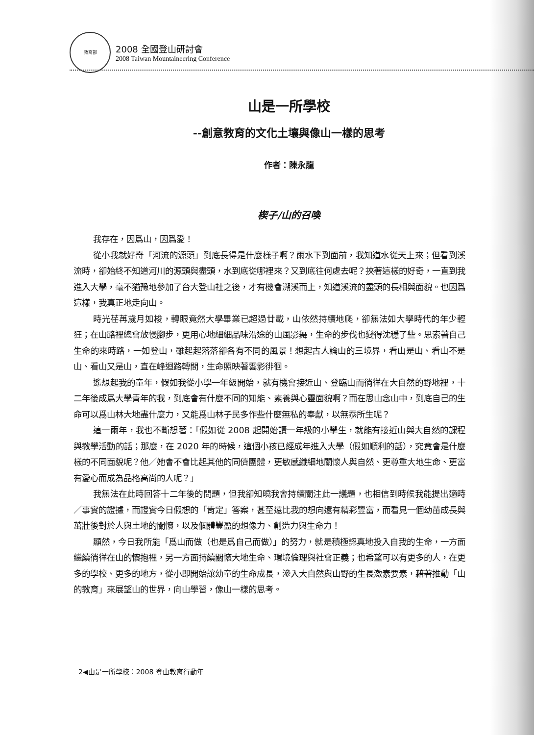教育部
2008 全國登山研討會
2008 Taiwan Mountaineering Conference
山是一所學校
--創意教育的文化土壤與像山一樣的思考
作者：陳永龍
楔子/山的召喚
我存在，因爲山，因爲愛！
從小我就好奇「河流的源頭」到底長得是什麼樣子啊？雨水下到面前，我知道水從天上來；但看到溪流時，卻始終不知道河川的源頭與盡頭，水到底從哪裡來？又到底往何處去呢？挾著這樣的好奇，一直到我進入大學，毫不猶豫地參加了台大登山社之後，才有機會溯溪而上，知道溪流的盡頭的長相與面貌。也因爲這樣，我真正地走向山。
時光荏苒歲月如梭，轉眼竟然大學畢業已超過廿載，山依然持續地爬，卻無法如大學時代的年少輕狂；在山路裡總會放慢腳步，更用心地細細品味沿途的山風影舞，生命的步伐也變得沈穩了些。思索著自己生命的來時路，一如登山，雖起起落落卻各有不同的風景！想起古人論山的三境界，看山是山、看山不是山、看山又是山，直在峰迴路轉間，生命照映著雲影徘徊。
遙想起我的童年，假如我從小學一年級開始，就有機會接近山、登臨山而徜徉在大自然的野地裡，十二年後成爲大學青年的我，到底會有什麼不同的知能、素養與心靈面貌啊？而在思山念山中，到底自己的生命可以爲山林大地盡什麼力，又能爲山林子民多作些什麼無私的奉獻，以無忝所生呢？
這一兩年，我也不斷想著：「假如從 2008 起開始讀一年級的小學生，就能有接近山與大自然的課程與教學活動的話；那麼，在 2020 年的時候，這個小孩已經成年進入大學（假如順利的話），究竟會是什麼樣的不同面貌呢？他／她會不會比起其他的同儕團體，更敏感纖細地關懷人與自然、更尊重大地生命、更富有愛心而成為品格高尚的人呢？」
我無法在此時回答十二年後的問題，但我卻知曉我會持續關注此一議題，也相信到時候我能提出適時／事實的證據，而證實今日假想的「肯定」答案，甚至遠比我的想向還有精彩豐富，而看見一個幼苗成長與茁壯後對於人與土地的關懷，以及個體豐盈的想像力、創造力與生命力！
顯然，今日我所能「爲山而做（也是爲自己而做）」的努力，就是積極認真地投入自我的生命，一方面繼續徜徉在山的懷抱裡，另一方面持續關懷大地生命、環境倫理與社會正義；也希望可以有更多的人，在更多的學校、更多的地方，從小即開始讓幼童的生命成長，滲入大自然與山野的生長激素要素，藉著推動「山的教育」來展望山的世界，向山學習，像山一樣的思考。
2◀山是一所學校：2008 登山教育行動年